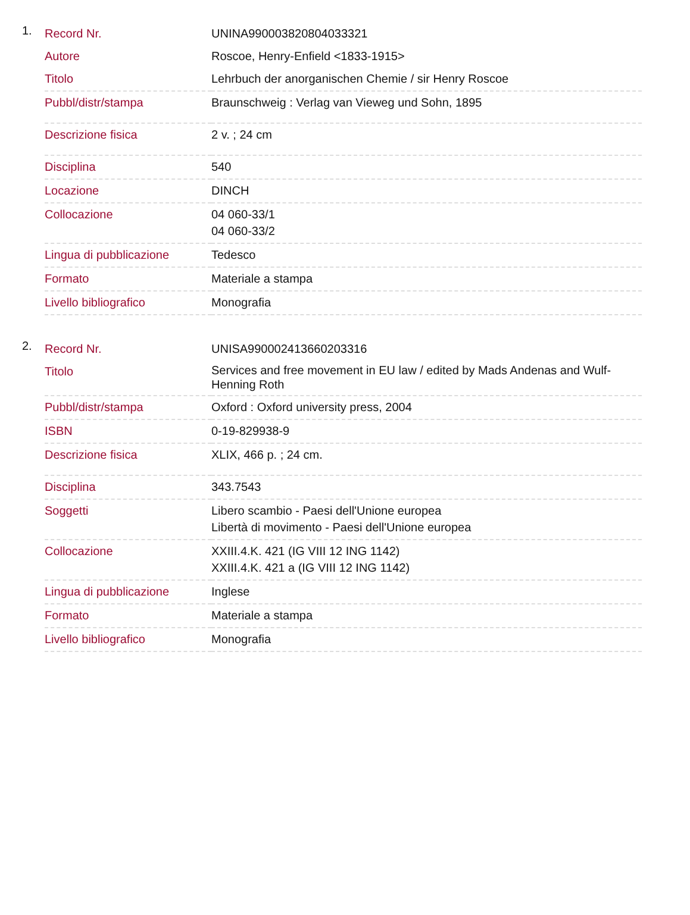1.
| Record Nr. | UNINA990003820804033321 |
| Autore | Roscoe, Henry-Enfield <1833-1915> |
| Titolo | Lehrbuch der anorganischen Chemie / sir Henry Roscoe |
| Pubbl/distr/stampa | Braunschweig : Verlag van Vieweg und Sohn, 1895 |
| Descrizione fisica | 2 v. ; 24 cm |
| Disciplina | 540 |
| Locazione | DINCH |
| Collocazione | 04 060-33/1 04 060-33/2 |
| Lingua di pubblicazione | Tedesco |
| Formato | Materiale a stampa |
| Livello bibliografico | Monografia |
2.
| Record Nr. | UNISA990002413660203316 |
| Titolo | Services and free movement in EU law / edited by Mads Andenas and Wulf-Henning Roth |
| Pubbl/distr/stampa | Oxford : Oxford university press, 2004 |
| ISBN | 0-19-829938-9 |
| Descrizione fisica | XLIX, 466 p. ; 24 cm. |
| Disciplina | 343.7543 |
| Soggetti | Libero scambio - Paesi dell'Unione europea Libertà di movimento - Paesi dell'Unione europea |
| Collocazione | XXIII.4.K. 421 (IG VIII 12 ING 1142) XXIII.4.K. 421 a (IG VIII 12 ING 1142) |
| Lingua di pubblicazione | Inglese |
| Formato | Materiale a stampa |
| Livello bibliografico | Monografia |